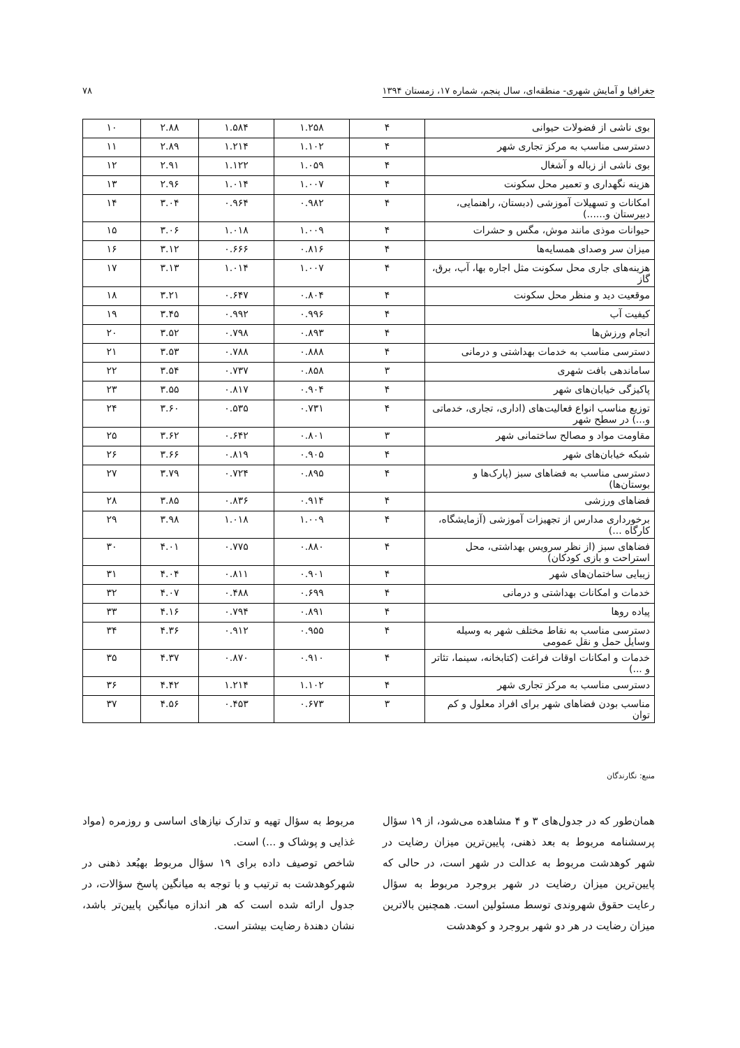جغرافیا و آمایش شهری- منطقه‌ای، سال پنجم، شماره ۱۷، زمستان ۱۳۹۴ ۷۸
| بوی ناشی از فضولات حیوانی | ۴ | ۱.۲۵۸ | ۱.۵۸۴ | ۲.۸۸ | ۱۰ |
| دسترسی مناسب به مرکز تجاری شهر | ۴ | ۱.۱۰۲ | ۱.۲۱۴ | ۲.۸۹ | ۱۱ |
| بوی ناشی از زباله و آشغال | ۴ | ۱.۰۵۹ | ۱.۱۲۲ | ۲.۹۱ | ۱۲ |
| هزینه نگهداری و تعمیر محل سکونت | ۴ | ۱.۰۰۷ | ۱.۰۱۴ | ۲.۹۶ | ۱۳ |
| امکانات و تسهیلات آموزشی (دبستان، راهنمایی، دبیرستان و......) | ۴ | ۰.۹۸۲ | ۰.۹۶۴ | ۳.۰۴ | ۱۴ |
| حیوانات موذی مانند موش، مگس و حشرات | ۴ | ۱.۰۰۹ | ۱.۰۱۸ | ۳.۰۶ | ۱۵ |
| میزان سر وصدای همسایه‌ها | ۴ | ۰.۸۱۶ | ۰.۶۶۶ | ۳.۱۲ | ۱۶ |
| هزینه‌های جاری محل سکونت مثل اجاره بها، آب، برق، گاز | ۴ | ۱.۰۰۷ | ۱.۰۱۴ | ۳.۱۳ | ۱۷ |
| موقعیت دید و منظر محل سکونت | ۴ | ۰.۸۰۴ | ۰.۶۴۷ | ۳.۲۱ | ۱۸ |
| کیفیت آب | ۴ | ۰.۹۹۶ | ۰.۹۹۲ | ۳.۴۵ | ۱۹ |
| انجام ورزش‌ها | ۴ | ۰.۸۹۳ | ۰.۷۹۸ | ۳.۵۲ | ۲۰ |
| دسترسی مناسب به خدمات بهداشتی و درمانی | ۴ | ۰.۸۸۸ | ۰.۷۸۸ | ۳.۵۳ | ۲۱ |
| ساماندهی بافت شهری | ۳ | ۰.۸۵۸ | ۰.۷۳۷ | ۳.۵۴ | ۲۲ |
| پاکیزگی خیابان‌های شهر | ۴ | ۰.۹۰۴ | ۰.۸۱۷ | ۳.۵۵ | ۲۳ |
| توزیع مناسب انواع فعالیت‌های (اداری، تجاری، خدماتی و...) در سطح شهر | ۴ | ۰.۷۳۱ | ۰.۵۳۵ | ۳.۶۰ | ۲۴ |
| مقاومت مواد و مصالح ساختمانی شهر | ۳ | ۰.۸۰۱ | ۰.۶۴۲ | ۳.۶۲ | ۲۵ |
| شبکه خیابان‌های شهر | ۴ | ۰.۹۰۵ | ۰.۸۱۹ | ۳.۶۶ | ۲۶ |
| دسترسی مناسب به فضاهای سبز (پارک‌ها و بوستان‌ها) | ۴ | ۰.۸۹۵ | ۰.۷۲۴ | ۳.۷۹ | ۲۷ |
| فضاهای ورزشی | ۴ | ۰.۹۱۴ | ۰.۸۳۶ | ۳.۸۵ | ۲۸ |
| برخورداری مدارس از تجهیزات آموزشی (آزمایشگاه، کارگاه ...) | ۴ | ۱.۰۰۹ | ۱.۰۱۸ | ۳.۹۸ | ۲۹ |
| فضاهای سبز (از نظر سرویس بهداشتی، محل استراحت و بازی کودکان) | ۴ | ۰.۸۸۰ | ۰.۷۷۵ | ۴.۰۱ | ۳۰ |
| زیبایی ساختمان‌های شهر | ۴ | ۰.۹۰۱ | ۰.۸۱۱ | ۴.۰۴ | ۳۱ |
| خدمات و امکانات بهداشتی و درمانی | ۴ | ۰.۶۹۹ | ۰.۴۸۸ | ۴.۰۷ | ۳۲ |
| پیاده روها | ۴ | ۰.۸۹۱ | ۰.۷۹۴ | ۴.۱۶ | ۳۳ |
| دسترسی مناسب به نقاط مختلف شهر به وسیله وسایل حمل و نقل عمومی | ۴ | ۰.۹۵۵ | ۰.۹۱۲ | ۴.۳۶ | ۳۴ |
| خدمات و امکانات اوقات فراغت (کتابخانه، سینما، تئاتر و ...) | ۴ | ۰.۹۱۰ | ۰.۸۷۰ | ۴.۳۷ | ۳۵ |
| دسترسی مناسب به مرکز تجاری شهر | ۴ | ۱.۱۰۲ | ۱.۲۱۴ | ۴.۴۲ | ۳۶ |
| مناسب بودن فضاهای شهر برای افراد معلول و کم توان | ۳ | ۰.۶۷۳ | ۰.۴۵۳ | ۴.۵۶ | ۳۷ |
منبع: نگارندگان
همان‌طور که در جدول‌های ۳ و ۴ مشاهده می‌شود، از ۱۹ سؤال پرسشنامه مربوط به بعد ذهنی، پایین‌ترین میزان رضایت در شهر کوهدشت مربوط به عدالت در شهر است، در حالی که پایین‌ترین میزان رضایت در شهر بروجرد مربوط به سؤال رعایت حقوق شهروندی توسط مسئولین است. همچنین بالاترین میزان رضایت در هر دو شهر بروجرد و کوهدشت
مربوط به سؤال تهیه و تدارک نیازهای اساسی و روزمره (مواد غذایی و پوشاک و ...) است.
شاخص توصیف داده برای ۱۹ سؤال مربوط بهبُعد ذهنی در شهرکوهدشت به ترتیب و با توجه به میانگین پاسخ سؤالات، در جدول ارائه شده است که هر اندازه میانگین پایین‌تر باشد، نشان دهندهٔ رضایت بیشتر است.